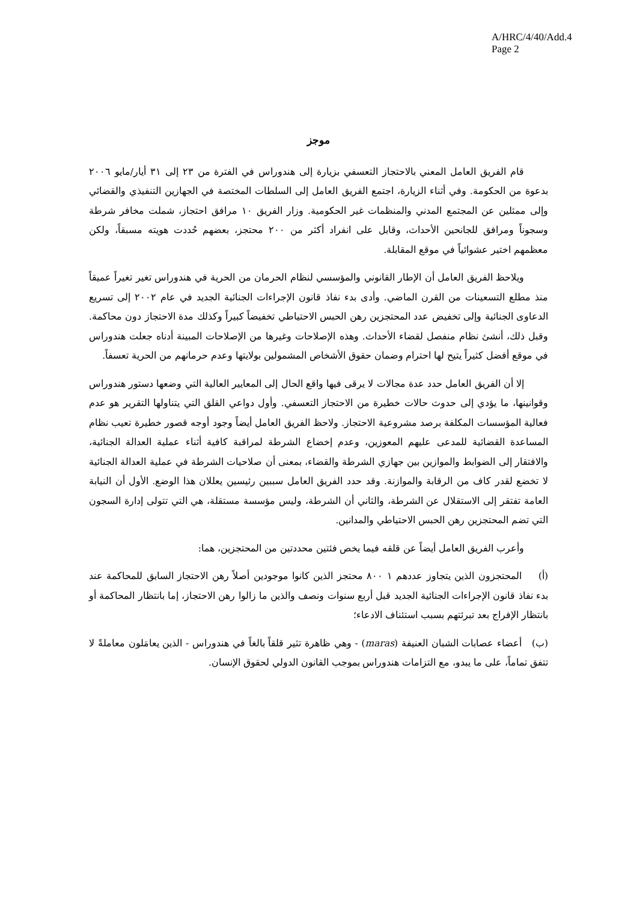A/HRC/4/40/Add.4
Page 2
موجز
قام الفريق العامل المعني بالاحتجاز التعسفي بزيارة إلى هندوراس في الفترة من ٢٣ إلى ٣١ أيار/مايو ٢٠٠٦ بدعوة من الحكومة. وفي أثناء الزيارة، اجتمع الفريق العامل إلى السلطات المختصة في الجهازين التنفيذي والقضائي وإلى ممثلين عن المجتمع المدني والمنظمات غير الحكومية. وزار الفريق ١٠ مرافق احتجاز، شملت مخافر شرطة وسجوناً ومرافق للجانحين الأحداث، وقابل على انفراد أكثر من ٢٠٠ محتجز، بعضهم حُددت هويته مسبقاً، ولكن معظمهم اختير عشوائياً في موقع المقابلة.
ويلاحظ الفريق العامل أن الإطار القانوني والمؤسسي لنظام الحرمان من الحرية في هندوراس تغير تغيراً عميقاً منذ مطلع التسعينات من القرن الماضي. وأدى بدء نفاذ قانون الإجراءات الجنائية الجديد في عام ٢٠٠٢ إلى تسريع الدعاوى الجنائية وإلى تخفيض عدد المحتجزين رهن الحبس الاحتياطي تخفيضاً كبيراً وكذلك مدة الاحتجاز دون محاكمة. وقبل ذلك، أنشئ نظام منفصل لقضاء الأحداث. وهذه الإصلاحات وغيرها من الإصلاحات المبينة أدناه جعلت هندوراس في موقع أفضل كثيراً يتيح لها احترام وضمان حقوق الأشخاص المشمولين بولايتها وعدم حرمانهم من الحرية تعسفاً.
إلا أن الفريق العامل حدد عدة مجالات لا يرقى فيها واقع الحال إلى المعايير العالية التي وضعها دستور هندوراس وقوانينها، ما يؤدي إلى حدوث حالات خطيرة من الاحتجاز التعسفي. وأول دواعي القلق التي يتناولها التقرير هو عدم فعالية المؤسسات المكلفة برصد مشروعية الاحتجاز. ولاحظ الفريق العامل أيضاً وجود أوجه قصور خطيرة تعيب نظام المساعدة القضائية للمدعى عليهم المعوزين، وعدم إخضاع الشرطة لمراقبة كافية أثناء عملية العدالة الجنائية، والافتقار إلى الضوابط والموازين بين جهازي الشرطة والقضاء، بمعنى أن صلاحيات الشرطة في عملية العدالة الجنائية لا تخضع لقدر كاف من الرقابة والموازنة. وقد حدد الفريق العامل سببين رئيسين يعللان هذا الوضع. الأول أن النيابة العامة تفتقر إلى الاستقلال عن الشرطة، والثاني أن الشرطة، وليس مؤسسة مستقلة، هي التي تتولى إدارة السجون التي تضم المحتجزين رهن الحبس الاحتياطي والمدانين.
وأعرب الفريق العامل أيضاً عن قلقه فيما يخص فئتين محددتين من المحتجزين، هما:
(أ) المحتجزون الذين يتجاوز عددهم ١ ٨٠٠ محتجز الذين كانوا موجودين أصلاً رهن الاحتجاز السابق للمحاكمة عند بدء نفاذ قانون الإجراءات الجنائية الجديد قبل أربع سنوات ونصف والذين ما زالوا رهن الاحتجاز، إما بانتظار المحاكمة أو بانتظار الإفراج بعد تبرئتهم بسبب استئناف الادعاء؛
(ب) أعضاء عصابات الشبان العنيفة (maras) - وهي ظاهرة تثير قلقاً بالغاً في هندوراس - الذين يعامَلون معاملةً لا تتفق تماماً، على ما يبدو، مع التزامات هندوراس بموجب القانون الدولي لحقوق الإنسان.